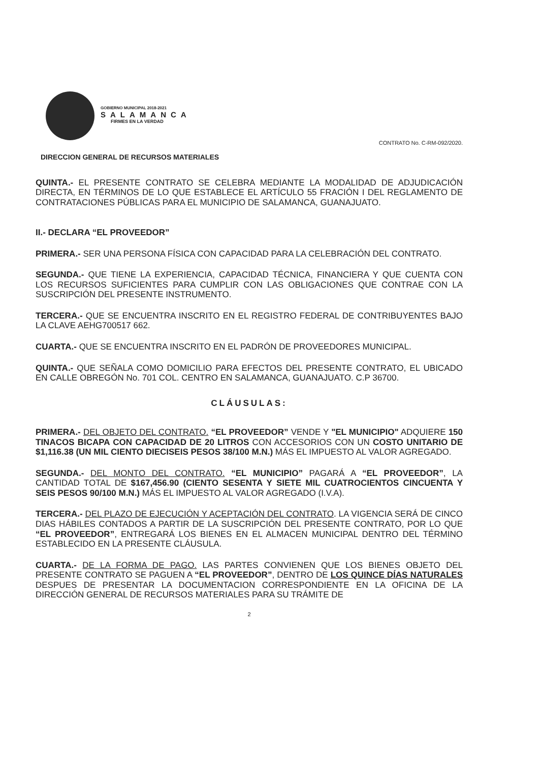GOBIERNO MUNICIPAL 2018-2021
SALAMANCA
FIRMES EN LA VERDAD
CONTRATO No. C-RM-092/2020.
DIRECCION GENERAL DE RECURSOS MATERIALES
QUINTA.- EL PRESENTE CONTRATO SE CELEBRA MEDIANTE LA MODALIDAD DE ADJUDICACIÓN DIRECTA, EN TÉRMINOS DE LO QUE ESTABLECE EL ARTÍCULO 55 FRACIÓN I DEL REGLAMENTO DE CONTRATACIONES PÚBLICAS PARA EL MUNICIPIO DE SALAMANCA, GUANAJUATO.
II.- DECLARA “EL PROVEEDOR”
PRIMERA.- SER UNA PERSONA FÍSICA CON CAPACIDAD PARA LA CELEBRACIÓN DEL CONTRATO.
SEGUNDA.- QUE TIENE LA EXPERIENCIA, CAPACIDAD TÉCNICA, FINANCIERA Y QUE CUENTA CON LOS RECURSOS SUFICIENTES PARA CUMPLIR CON LAS OBLIGACIONES QUE CONTRAE CON LA SUSCRIPCIÓN DEL PRESENTE INSTRUMENTO.
TERCERA.- QUE SE ENCUENTRA INSCRITO EN EL REGISTRO FEDERAL DE CONTRIBUYENTES BAJO LA CLAVE AEHG700517 662.
CUARTA.- QUE SE ENCUENTRA INSCRITO EN EL PADRÓN DE PROVEEDORES MUNICIPAL.
QUINTA.- QUE SEÑALA COMO DOMICILIO PARA EFECTOS DEL PRESENTE CONTRATO, EL UBICADO EN CALLE OBREGÓN No. 701 COL. CENTRO EN SALAMANCA, GUANAJUATO. C.P 36700.
CLÁUSULAS:
PRIMERA.- DEL OBJETO DEL CONTRATO. “EL PROVEEDOR” VENDE Y "EL MUNICIPIO" ADQUIERE 150 TINACOS BICAPA CON CAPACIDAD DE 20 LITROS CON ACCESORIOS CON UN COSTO UNITARIO DE $1,116.38 (UN MIL CIENTO DIECISEIS PESOS 38/100 M.N.) MÁS EL IMPUESTO AL VALOR AGREGADO.
SEGUNDA.- DEL MONTO DEL CONTRATO. “EL MUNICIPIO” PAGARÁ A “EL PROVEEDOR”, LA CANTIDAD TOTAL DE $167,456.90 (CIENTO SESENTA Y SIETE MIL CUATROCIENTOS CINCUENTA Y SEIS PESOS 90/100 M.N.) MÁS EL IMPUESTO AL VALOR AGREGADO (I.V.A).
TERCERA.- DEL PLAZO DE EJECUCIÓN Y ACEPTACIÓN DEL CONTRATO. LA VIGENCIA SERÁ DE CINCO DIAS HÁBILES CONTADOS A PARTIR DE LA SUSCRIPCIÓN DEL PRESENTE CONTRATO, POR LO QUE “EL PROVEEDOR”, ENTREGARÁ LOS BIENES EN EL ALMACEN MUNICIPAL DENTRO DEL TÉRMINO ESTABLECIDO EN LA PRESENTE CLÁUSULA.
CUARTA.- DE LA FORMA DE PAGO. LAS PARTES CONVIENEN QUE LOS BIENES OBJETO DEL PRESENTE CONTRATO SE PAGUEN A “EL PROVEEDOR”, DENTRO DE LOS QUINCE DÍAS NATURALES DESPUES DE PRESENTAR LA DOCUMENTACION CORRESPONDIENTE EN LA OFICINA DE LA DIRECCIÓN GENERAL DE RECURSOS MATERIALES PARA SU TRÁMITE DE
2